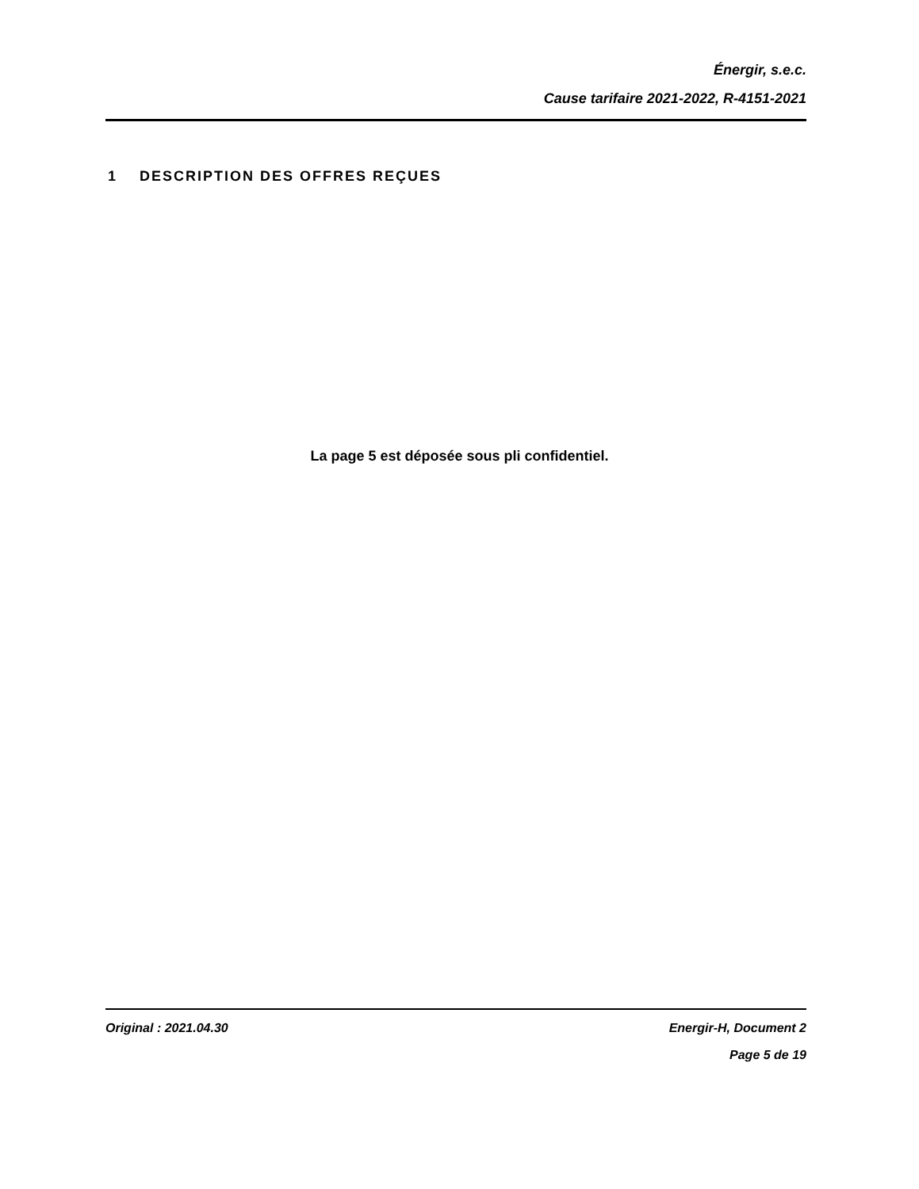Énergir, s.e.c.
Cause tarifaire 2021-2022, R-4151-2021
1 DESCRIPTION DES OFFRES REÇUES
La page 5 est déposée sous pli confidentiel.
Original : 2021.04.30 Energir-H, Document 2
Page 5 de 19